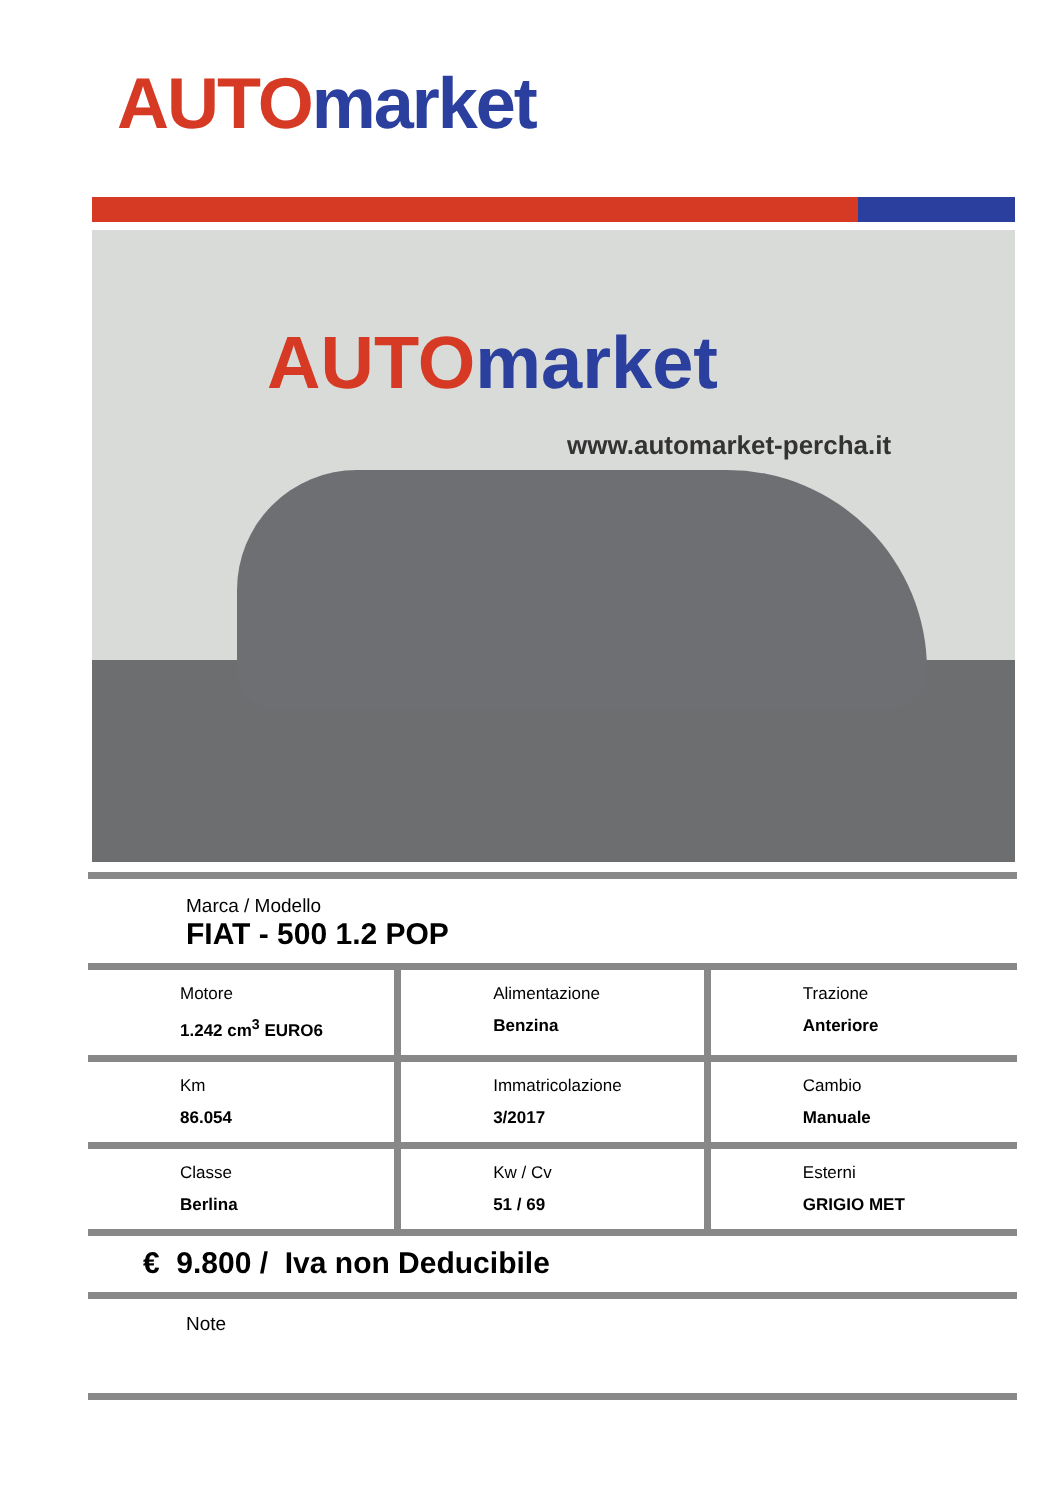AUTO market
AUTO market
www.automarket-percha.it
Marca / Modello
FIAT - 500 1.2 POP
| Motore 1.242 cm<sup>3</sup> EURO6 | Alimentazione Benzina | Trazione Anteriore |
| Km 86.054 | Immatricolazione 3/2017 | Cambio Manuale |
| Classe Berlina | Kw / Cv 51 / 69 | Esterni GRIGIO MET |
€ 9.800 / Iva non Deducibile
Note